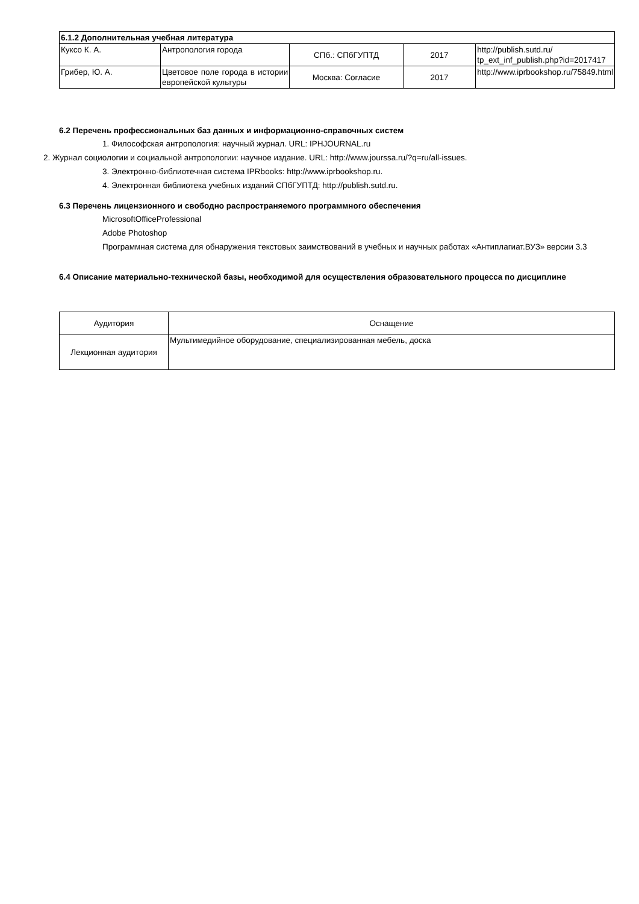| 6.1.2 Дополнительная учебная литература | | | | |
| --- | --- | --- | --- | --- |
| Куксо К. А. | Антропология города | СПб.: СПбГУПТД | 2017 | http://publish.sutd.ru/ tp_ext_inf_publish.php?id=2017417 |
| Грибер, Ю. А. | Цветовое поле города в истории европейской культуры | Москва: Согласие | 2017 | http://www.iprbookshop.ru/75849.html |
6.2 Перечень профессиональных баз данных и информационно-справочных систем
1. Философская антропология: научный журнал. URL: IPHJOURNAL.ru
2. Журнал социологии и социальной антропологии: научное издание. URL: http://www.jourssa.ru/?q=ru/all-issues.
3. Электронно-библиотечная система IPRbooks: http://www.iprbookshop.ru.
4. Электронная библиотека учебных изданий СПбГУПТД: http://publish.sutd.ru.
6.3 Перечень лицензионного и свободно распространяемого программного обеспечения
MicrosoftOfficeProfessional
Adobe Photoshop
Программная система для обнаружения текстовых заимствований в учебных и научных работах «Антиплагиат.ВУЗ» версии 3.3
6.4 Описание материально-технической базы, необходимой для осуществления образовательного процесса по дисциплине
| Аудитория | Оснащение |
| Лекционная аудитория | Мультимедийное оборудование, специализированная мебель, доска |